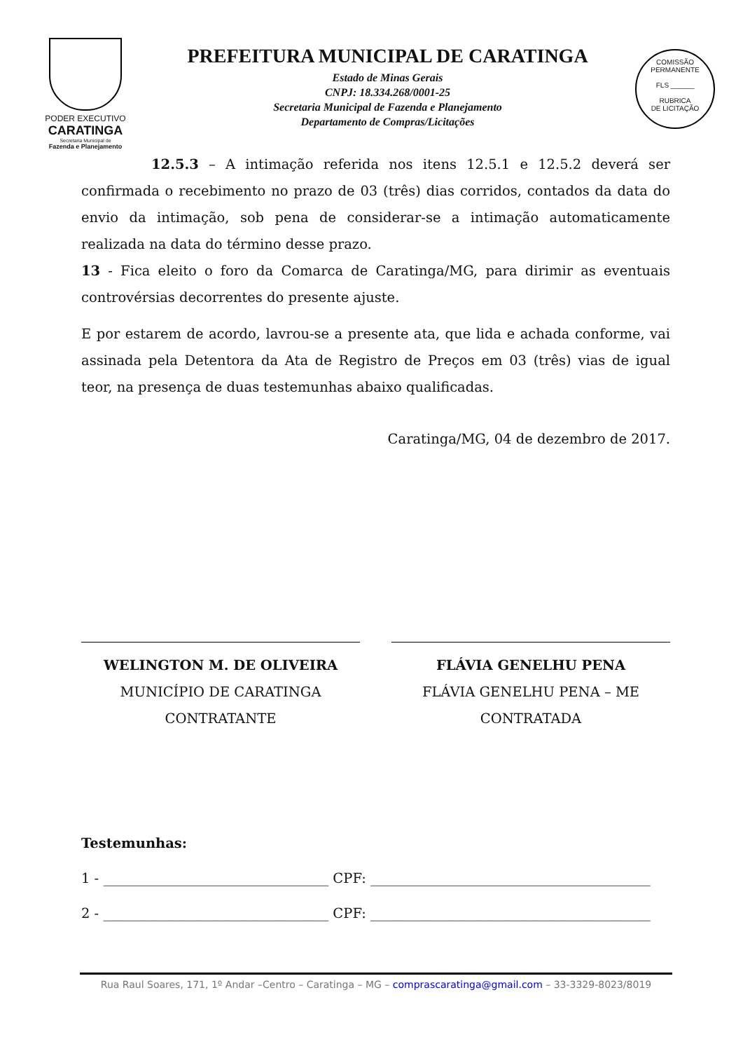PODER EXECUTIVO
CARATINGA
Secretaria Municipal de
Fazenda e Planejamento
PREFEITURA MUNICIPAL DE CARATINGA
Estado de Minas Gerais
CNPJ: 18.334.268/0001-25
Secretaria Municipal de Fazenda e Planejamento
Departamento de Compras/Licitações
COMISSÃO PERMANENTE
FLS ______
RUBRICA
DE LICITAÇÃO
12.5.3 – A intimação referida nos itens 12.5.1 e 12.5.2 deverá ser confirmada o recebimento no prazo de 03 (três) dias corridos, contados da data do envio da intimação, sob pena de considerar-se a intimação automaticamente realizada na data do término desse prazo.
13 - Fica eleito o foro da Comarca de Caratinga/MG, para dirimir as eventuais controvérsias decorrentes do presente ajuste.
E por estarem de acordo, lavrou-se a presente ata, que lida e achada conforme, vai assinada pela Detentora da Ata de Registro de Preços em 03 (três) vias de igual teor, na presença de duas testemunhas abaixo qualificadas.
Caratinga/MG, 04 de dezembro de 2017.
WELINGTON M. DE OLIVEIRA
MUNICÍPIO DE CARATINGA
CONTRATANTE
FLÁVIA GENELHU PENA
FLÁVIA GENELHU PENA – ME
CONTRATADA
Testemunhas:
1 - _________________________________ CPF: _________________________________________
2 - _________________________________ CPF: _________________________________________
Rua Raul Soares, 171, 1º Andar –Centro – Caratinga – MG – comprascaratinga@gmail.com – 33-3329-8023/8019